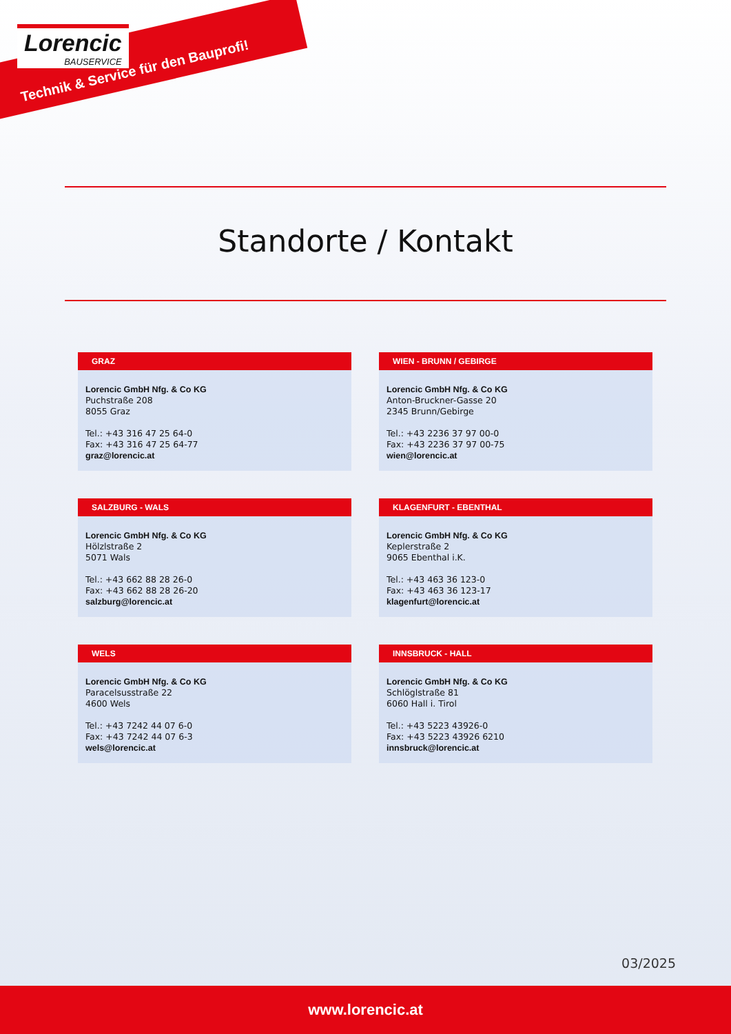Lorencic
BAUSERVICE
Technik & Service für den Bauprofi!
Standorte / Kontakt
GRAZ
Lorencic GmbH Nfg. & Co KG
Puchstraße 208
8055 Graz
Tel.: +43 316 47 25 64-0
Fax: +43 316 47 25 64-77
graz@lorencic.at
WIEN - BRUNN / GEBIRGE
Lorencic GmbH Nfg. & Co KG
Anton-Bruckner-Gasse 20
2345 Brunn/Gebirge
Tel.: +43 2236 37 97 00-0
Fax: +43 2236 37 97 00-75
wien@lorencic.at
SALZBURG - WALS
Lorencic GmbH Nfg. & Co KG
Hölzlstraße 2
5071 Wals
Tel.: +43 662 88 28 26-0
Fax: +43 662 88 28 26-20
salzburg@lorencic.at
KLAGENFURT - EBENTHAL
Lorencic GmbH Nfg. & Co KG
Keplerstraße 2
9065 Ebenthal i.K.
Tel.: +43 463 36 123-0
Fax: +43 463 36 123-17
klagenfurt@lorencic.at
WELS
Lorencic GmbH Nfg. & Co KG
Paracelsusstraße 22
4600 Wels
Tel.: +43 7242 44 07 6-0
Fax: +43 7242 44 07 6-3
wels@lorencic.at
INNSBRUCK - HALL
Lorencic GmbH Nfg. & Co KG
Schlöglstraße 81
6060 Hall i. Tirol
Tel.: +43 5223 43926-0
Fax: +43 5223 43926 6210
innsbruck@lorencic.at
03/2025
www.lorencic.at